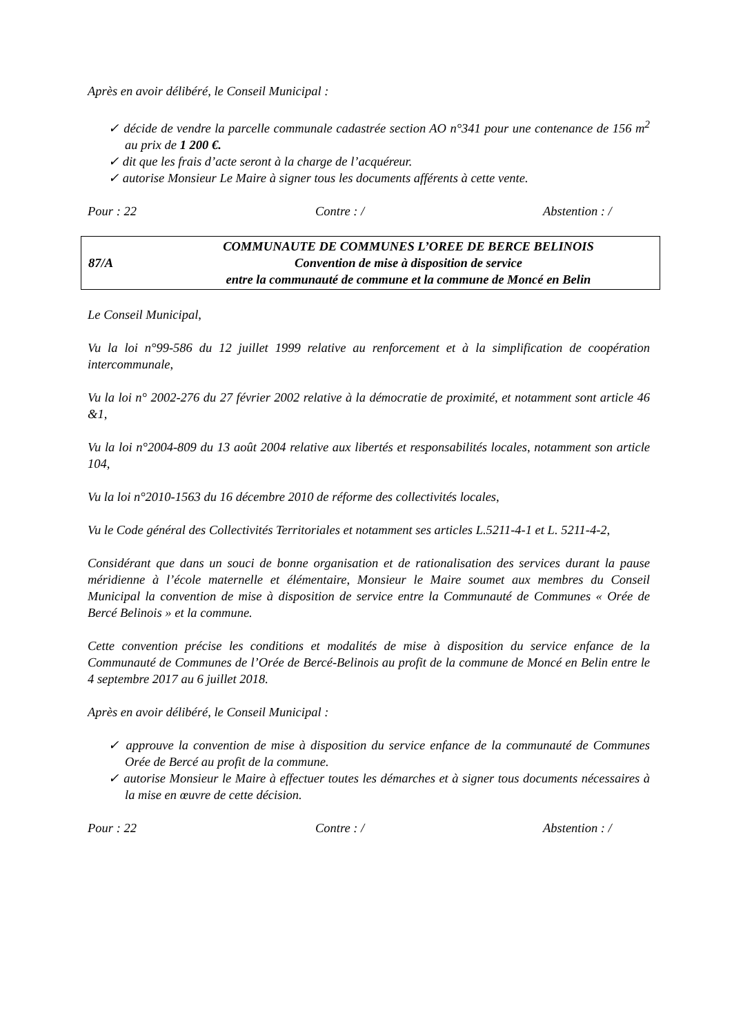Après en avoir délibéré, le Conseil Municipal :
✓ décide de vendre la parcelle communale cadastrée section AO n°341 pour une contenance de 156 m<sup>2</sup> au prix de 1 200 €.
✓ dit que les frais d’acte seront à la charge de l’acquéreur.
✓ autorise Monsieur Le Maire à signer tous les documents afférents à cette vente.
Pour : 22 Contre : / Abstention : /
87/A
COMMUNAUTE DE COMMUNES L’OREE DE BERCE BELINOIS
Convention de mise à disposition de service
entre la communauté de commune et la commune de Moncé en Belin
Le Conseil Municipal,
Vu la loi n°99-586 du 12 juillet 1999 relative au renforcement et à la simplification de coopération intercommunale,
Vu la loi n° 2002-276 du 27 février 2002 relative à la démocratie de proximité, et notamment sont article 46 &1,
Vu la loi n°2004-809 du 13 août 2004 relative aux libertés et responsabilités locales, notamment son article 104,
Vu la loi n°2010-1563 du 16 décembre 2010 de réforme des collectivités locales,
Vu le Code général des Collectivités Territoriales et notamment ses articles L.5211-4-1 et L. 5211-4-2,
Considérant que dans un souci de bonne organisation et de rationalisation des services durant la pause méridienne à l’école maternelle et élémentaire, Monsieur le Maire soumet aux membres du Conseil Municipal la convention de mise à disposition de service entre la Communauté de Communes « Orée de Bercé Belinois » et la commune.
Cette convention précise les conditions et modalités de mise à disposition du service enfance de la Communauté de Communes de l’Orée de Bercé-Belinois au profit de la commune de Moncé en Belin entre le 4 septembre 2017 au 6 juillet 2018.
Après en avoir délibéré, le Conseil Municipal :
✓ approuve la convention de mise à disposition du service enfance de la communauté de Communes Orée de Bercé au profit de la commune.
✓ autorise Monsieur le Maire à effectuer toutes les démarches et à signer tous documents nécessaires à la mise en œuvre de cette décision.
Pour : 22 Contre : / Abstention : /